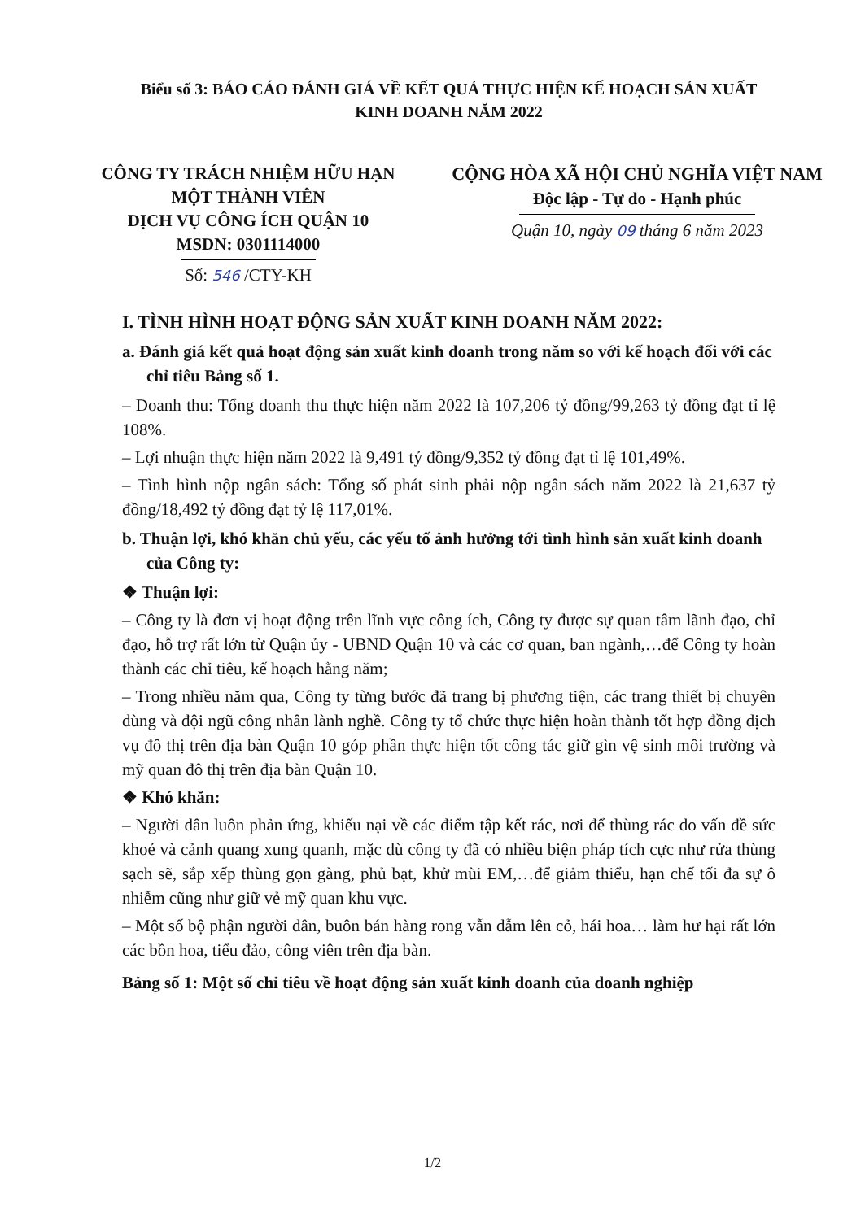Biểu số 3: BÁO CÁO ĐÁNH GIÁ VỀ KẾT QUẢ THỰC HIỆN KẾ HOẠCH SẢN XUẤT KINH DOANH NĂM 2022
CÔNG TY TRÁCH NHIỆM HỮU HẠN
MỘT THÀNH VIÊN
DỊCH VỤ CÔNG ÍCH QUẬN 10
MSDN: 0301114000
Số: 546 /CTY-KH
CỘNG HÒA XÃ HỘI CHỦ NGHĨA VIỆT NAM
Độc lập - Tự do - Hạnh phúc
Quận 10, ngày 09 tháng 6 năm 2023
I. TÌNH HÌNH HOẠT ĐỘNG SẢN XUẤT KINH DOANH NĂM 2022:
a. Đánh giá kết quả hoạt động sản xuất kinh doanh trong năm so với kế hoạch đối với các chỉ tiêu Bảng số 1.
– Doanh thu: Tổng doanh thu thực hiện năm 2022 là 107,206 tỷ đồng/99,263 tỷ đồng đạt tỉ lệ 108%.
– Lợi nhuận thực hiện năm 2022 là 9,491 tỷ đồng/9,352 tỷ đồng đạt tỉ lệ 101,49%.
– Tình hình nộp ngân sách: Tổng số phát sinh phải nộp ngân sách năm 2022 là 21,637 tỷ đồng/18,492 tỷ đồng đạt tỷ lệ 117,01%.
b. Thuận lợi, khó khăn chủ yếu, các yếu tố ảnh hưởng tới tình hình sản xuất kinh doanh của Công ty:
❖ Thuận lợi:
– Công ty là đơn vị hoạt động trên lĩnh vực công ích, Công ty được sự quan tâm lãnh đạo, chỉ đạo, hỗ trợ rất lớn từ Quận ủy - UBND Quận 10 và các cơ quan, ban ngành,…để Công ty hoàn thành các chỉ tiêu, kế hoạch hằng năm;
– Trong nhiều năm qua, Công ty từng bước đã trang bị phương tiện, các trang thiết bị chuyên dùng và đội ngũ công nhân lành nghề. Công ty tổ chức thực hiện hoàn thành tốt hợp đồng dịch vụ đô thị trên địa bàn Quận 10 góp phần thực hiện tốt công tác giữ gìn vệ sinh môi trường và mỹ quan đô thị trên địa bàn Quận 10.
❖ Khó khăn:
– Người dân luôn phản ứng, khiếu nại về các điểm tập kết rác, nơi để thùng rác do vấn đề sức khoẻ và cảnh quang xung quanh, mặc dù công ty đã có nhiều biện pháp tích cực như rửa thùng sạch sẽ, sắp xếp thùng gọn gàng, phủ bạt, khử mùi EM,…để giảm thiểu, hạn chế tối đa sự ô nhiễm cũng như giữ vẻ mỹ quan khu vực.
– Một số bộ phận người dân, buôn bán hàng rong vẫn dẫm lên cỏ, hái hoa… làm hư hại rất lớn các bồn hoa, tiểu đảo, công viên trên địa bàn.
Bảng số 1: Một số chỉ tiêu về hoạt động sản xuất kinh doanh của doanh nghiệp
1/2